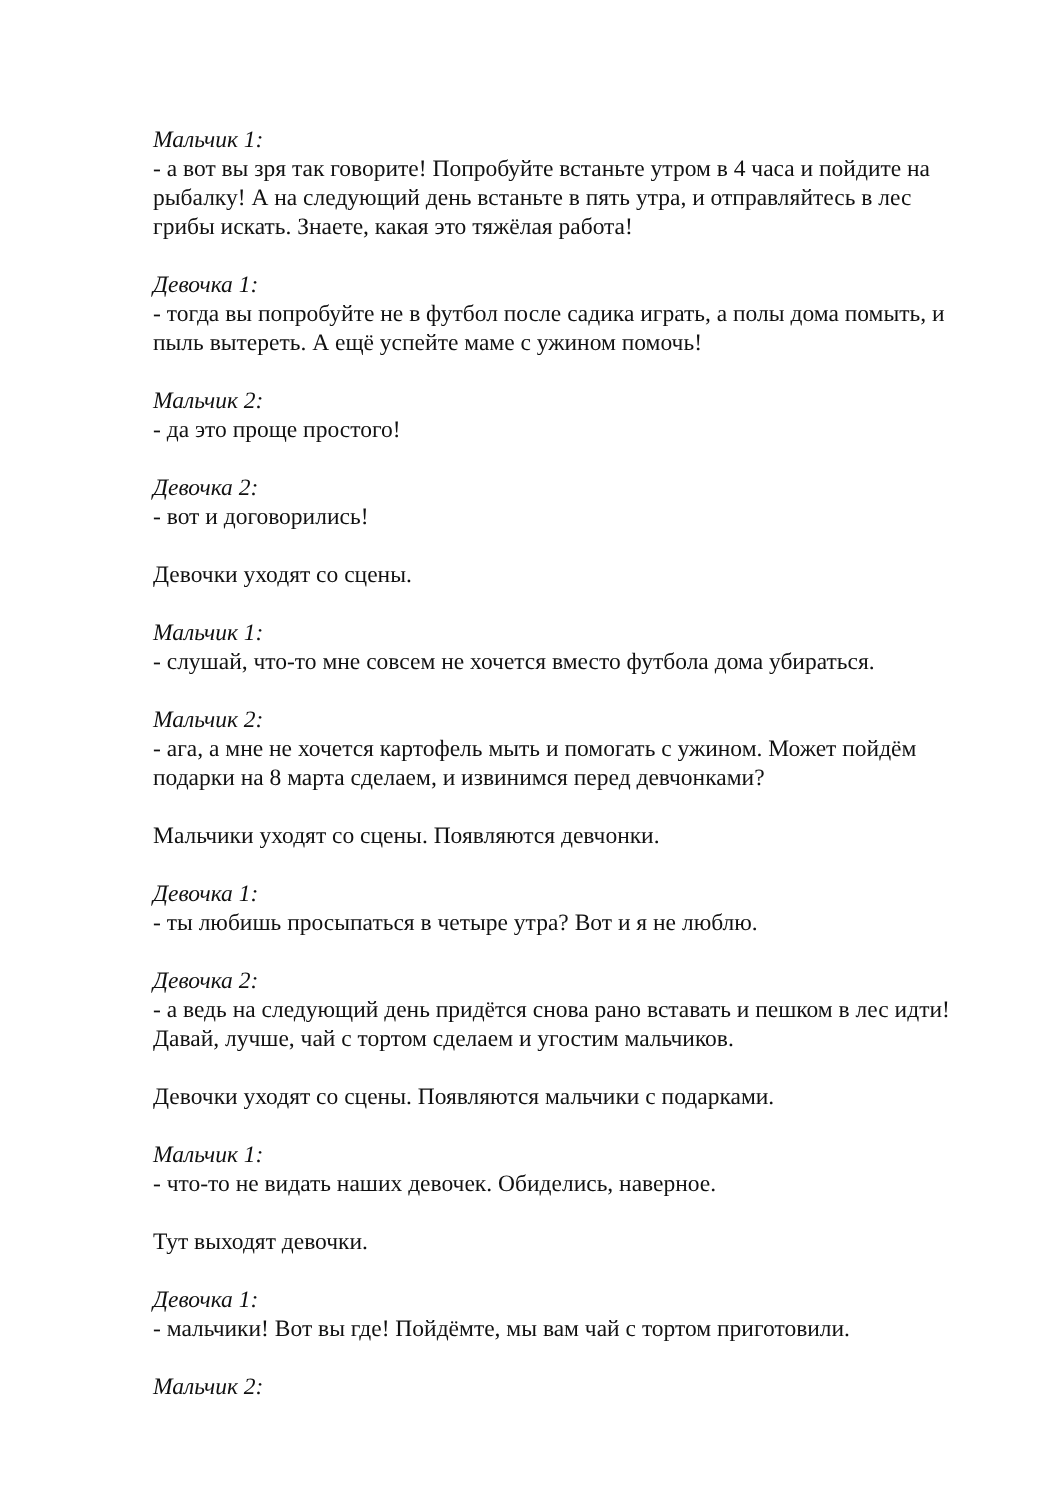Мальчик 1:
- а вот вы зря так говорите! Попробуйте встаньте утром в 4 часа и пойдите на рыбалку! А на следующий день встаньте в пять утра, и отправляйтесь в лес грибы искать. Знаете, какая это тяжёлая работа!
Девочка 1:
- тогда вы попробуйте не в футбол после садика играть, а полы дома помыть, и пыль вытереть. А ещё успейте маме с ужином помочь!
Мальчик 2:
- да это проще простого!
Девочка 2:
- вот и договорились!
Девочки уходят со сцены.
Мальчик 1:
- слушай, что-то мне совсем не хочется вместо футбола дома убираться.
Мальчик 2:
- ага, а мне не хочется картофель мыть и помогать с ужином. Может пойдём подарки на 8 марта сделаем, и извинимся перед девчонками?
Мальчики уходят со сцены. Появляются девчонки.
Девочка 1:
- ты любишь просыпаться в четыре утра? Вот и я не люблю.
Девочка 2:
- а ведь на следующий день придётся снова рано вставать и пешком в лес идти! Давай, лучше, чай с тортом сделаем и угостим мальчиков.
Девочки уходят со сцены. Появляются мальчики с подарками.
Мальчик 1:
- что-то не видать наших девочек. Обиделись, наверное.
Тут выходят девочки.
Девочка 1:
- мальчики! Вот вы где! Пойдёмте, мы вам чай с тортом приготовили.
Мальчик 2: